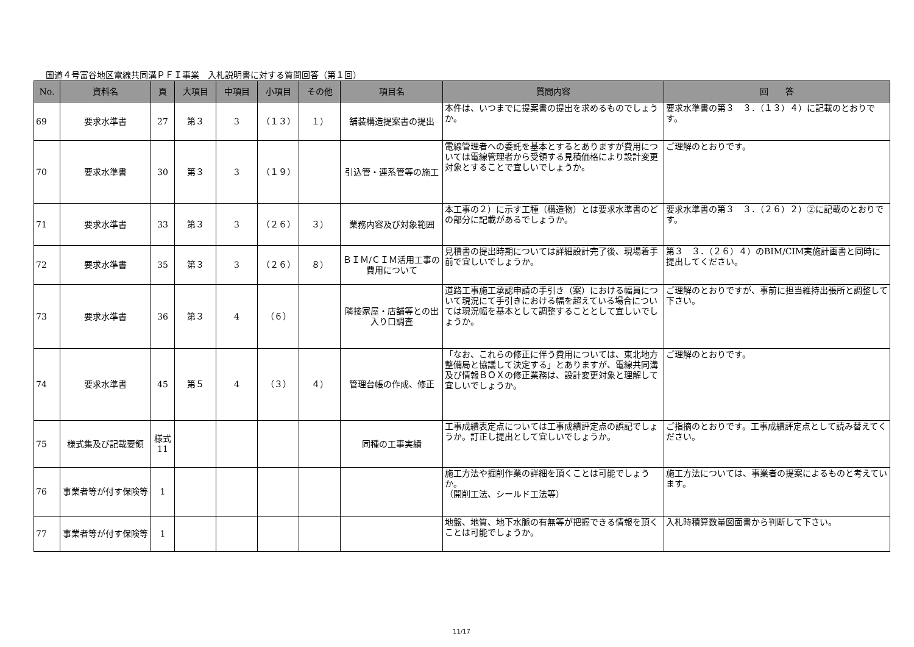国道４号富谷地区電線共同溝ＰＦＩ事業　入札説明書に対する質問回答（第１回）
| No. | 資料名 | 頁 | 大項目 | 中項目 | 小項目 | その他 | 項目名 | 質問内容 | 回 答 |
| --- | --- | --- | --- | --- | --- | --- | --- | --- | --- |
| 69 | 要求水準書 | 27 | 第３ | 3 | （１３） | １） | 舗装構造提案書の提出 | 本件は、いつまでに提案書の提出を求めるものでしょうか。 | 要求水準書の第３ ３．（１３）４）に記載のとおりです。 |
| 70 | 要求水準書 | 30 | 第３ | 3 | （１９） | | 引込管・連系管等の施工 | 電線管理者への委託を基本とするとありますが費用については電線管理者から受領する見積価格により設計変更対象とすることで宜しいでしょうか。 | ご理解のとおりです。 |
| 71 | 要求水準書 | 33 | 第３ | 3 | （２６） | ３） | 業務内容及び対象範囲 | 本工事の２）に示す工種（構造物）とは要求水準書のどの部分に記載があるでしょうか。 | 要求水準書の第３ ３．（２６）２）②に記載のとおりです。 |
| 72 | 要求水準書 | 35 | 第３ | 3 | （２６） | ８） | ＢＩＭ/ＣＩＭ活用工事の費用について | 見積書の提出時期については詳細設計完了後、現場着手前で宜しいでしょうか。 | 第３ ３．（２６）４）のBIM/CIM実施計画書と同時に提出してください。 |
| 73 | 要求水準書 | 36 | 第３ | 4 | （６） | | 隣接家屋・店舗等との出入り口調査 | 道路工事施工承認申請の手引き（案）における幅員について現況にて手引きにおける幅を超えている場合については現況幅を基本として調整することとして宜しいでしょうか。 | ご理解のとおりですが、事前に担当維持出張所と調整して下さい。 |
| 74 | 要求水準書 | 45 | 第５ | 4 | （３） | ４） | 管理台帳の作成、修正 | 「なお、これらの修正に伴う費用については、東北地方整備局と協議して決定する」とありますが、電線共同溝及び情報ＢＯＸの修正業務は、設計変更対象と理解して宜しいでしょうか。 | ご理解のとおりです。 |
| 75 | 様式集及び記載要領 | 様式11 | | | | | 同種の工事実績 | 工事成績表定点については工事成績評定点の誤記でしょうか。訂正し提出として宜しいでしょうか。 | ご指摘のとおりです。工事成績評定点として読み替えてください。 |
| 76 | 事業者等が付す保険等 | 1 | | | | | | 施工方法や掘削作業の詳細を頂くことは可能でしょうか。 （開削工法、シールド工法等） | 施工方法については、事業者の提案によるものと考えています。 |
| 77 | 事業者等が付す保険等 | 1 | | | | | | 地盤、地質、地下水脈の有無等が把握できる情報を頂くことは可能でしょうか。 | 入札時積算数量図面書から判断して下さい。 |
11/17